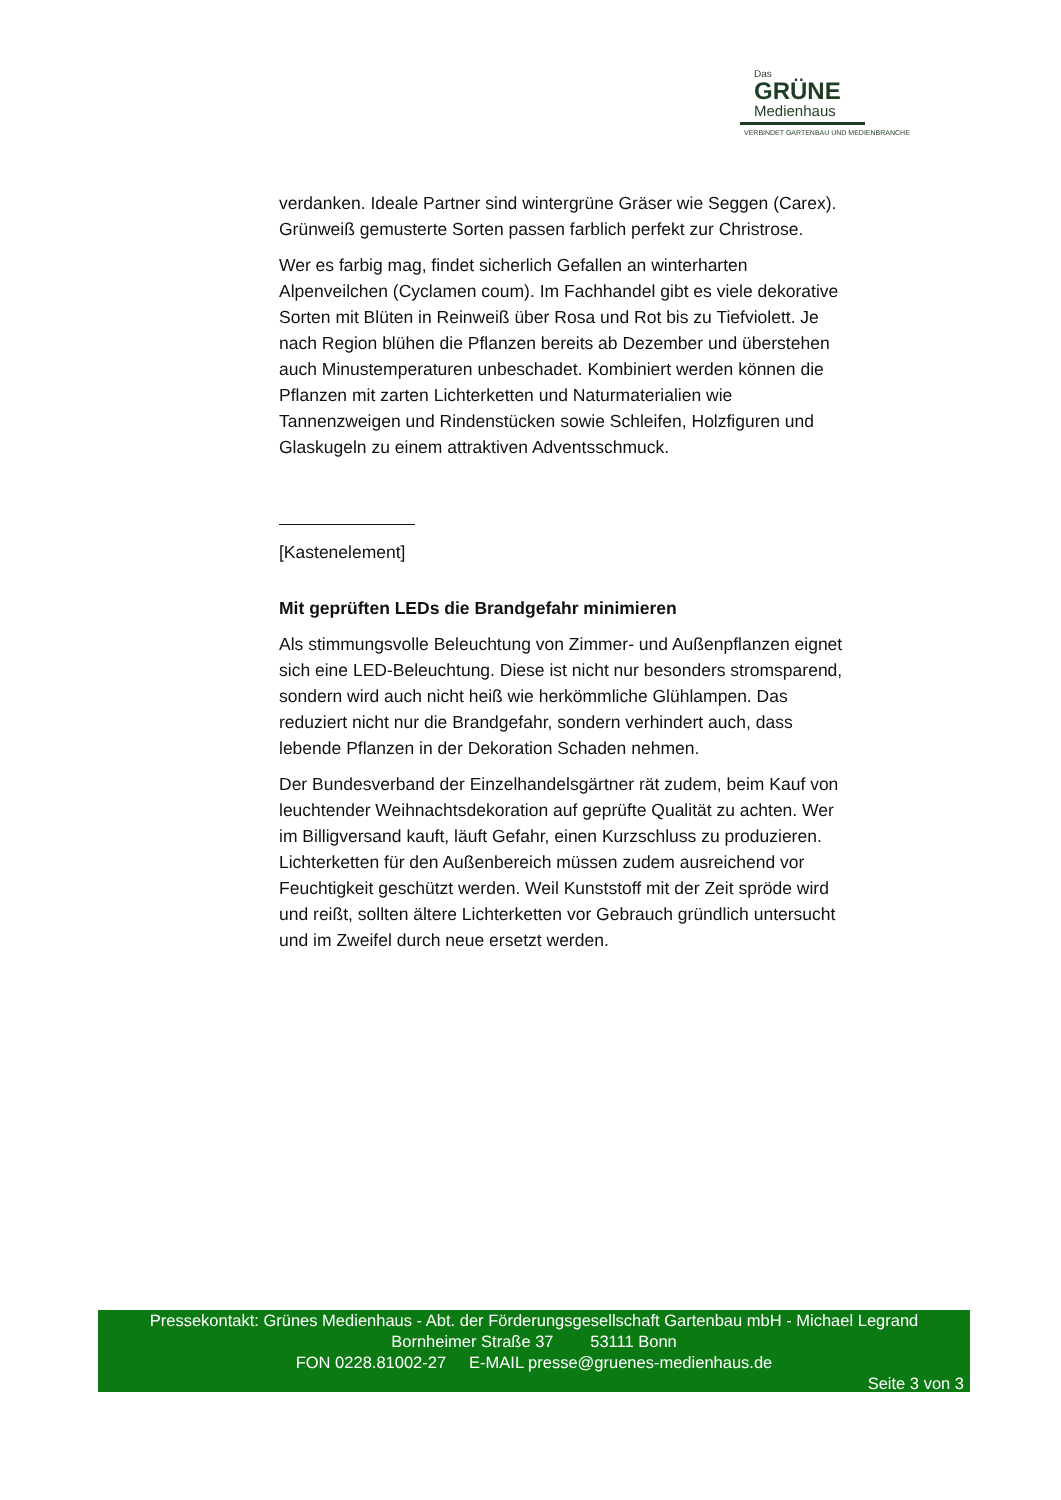Das
GRÜNE
Medienhaus
VERBINDET GARTENBAU UND MEDIENBRANCHE
verdanken. Ideale Partner sind wintergrüne Gräser wie Seggen (Carex). Grünweiß gemusterte Sorten passen farblich perfekt zur Christrose.
Wer es farbig mag, findet sicherlich Gefallen an winterharten Alpenveilchen (Cyclamen coum). Im Fachhandel gibt es viele dekorative Sorten mit Blüten in Reinweiß über Rosa und Rot bis zu Tiefviolett. Je nach Region blühen die Pflanzen bereits ab Dezember und überstehen auch Minustemperaturen unbeschadet. Kombiniert werden können die Pflanzen mit zarten Lichterketten und Naturmaterialien wie Tannenzweigen und Rindenstücken sowie Schleifen, Holzfiguren und Glaskugeln zu einem attraktiven Adventsschmuck.
[Kastenelement]
Mit geprüften LEDs die Brandgefahr minimieren
Als stimmungsvolle Beleuchtung von Zimmer- und Außenpflanzen eignet sich eine LED-Beleuchtung. Diese ist nicht nur besonders stromsparend, sondern wird auch nicht heiß wie herkömmliche Glühlampen. Das reduziert nicht nur die Brandgefahr, sondern verhindert auch, dass lebende Pflanzen in der Dekoration Schaden nehmen.
Der Bundesverband der Einzelhandelsgärtner rät zudem, beim Kauf von leuchtender Weihnachtsdekoration auf geprüfte Qualität zu achten. Wer im Billigversand kauft, läuft Gefahr, einen Kurzschluss zu produzieren. Lichterketten für den Außenbereich müssen zudem ausreichend vor Feuchtigkeit geschützt werden. Weil Kunststoff mit der Zeit spröde wird und reißt, sollten ältere Lichterketten vor Gebrauch gründlich untersucht und im Zweifel durch neue ersetzt werden.
Pressekontakt: Grünes Medienhaus - Abt. der Förderungsgesellschaft Gartenbau mbH - Michael Legrand
Bornheimer Straße 37 53111 Bonn
FON 0228.81002-27 E-MAIL presse@gruenes-medienhaus.de
Seite 3 von 3